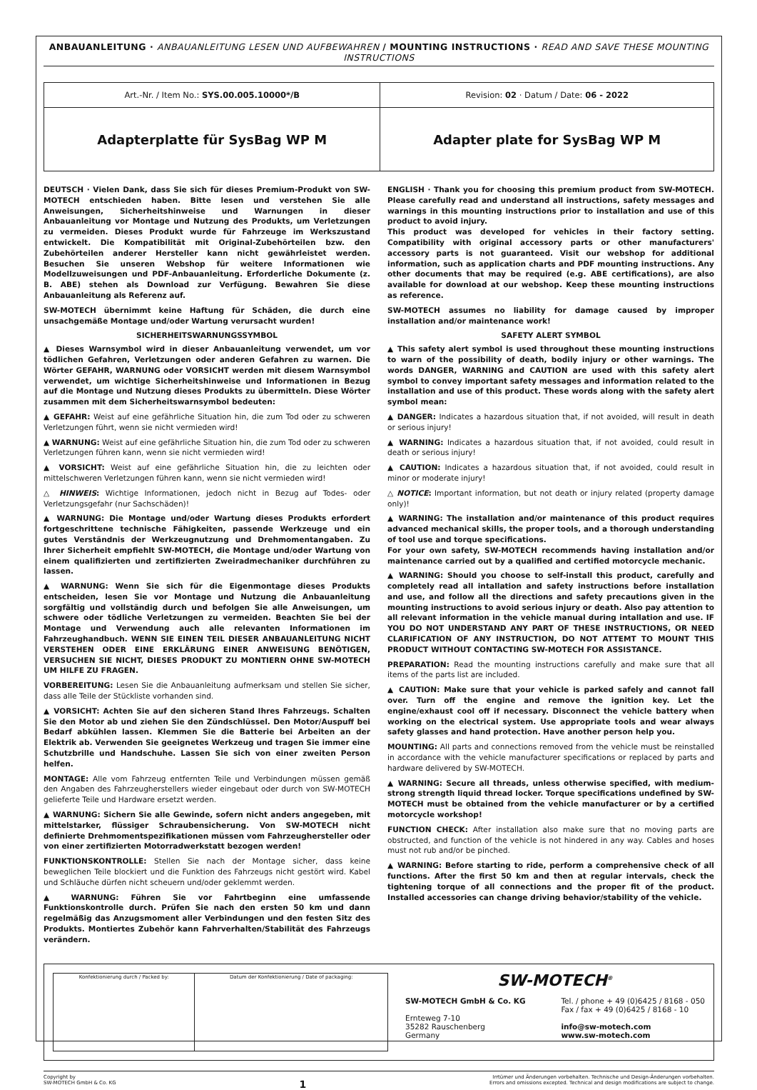ANBAUANLEITUNG · ANBAUANLEITUNG LESEN UND AUFBEWAHREN / MOUNTING INSTRUCTIONS · READ AND SAVE THESE MOUNTING INSTRUCTIONS
| Art.-Nr. / Item No.: SYS.00.005.10000*/B | Revision: 02 · Datum / Date: 06 - 2022 |
| Adapterplatte für SysBag WP M | Adapter plate for SysBag WP M |
DEUTSCH · Vielen Dank, dass Sie sich für dieses Premium-Produkt von SW-MOTECH entschieden haben. Bitte lesen und verstehen Sie alle Anweisungen, Sicherheitshinweise und Warnungen in dieser Anbauanleitung vor Montage und Nutzung des Produkts, um Verletzungen zu vermeiden. Dieses Produkt wurde für Fahrzeuge im Werkszustand entwickelt. Die Kompatibilität mit Original-Zubehörteilen bzw. den Zubehörteilen anderer Hersteller kann nicht gewährleistet werden. Besuchen Sie unseren Webshop für weitere Informationen wie Modellzuweisungen und PDF-Anbauanleitung. Erforderliche Dokumente (z. B. ABE) stehen als Download zur Verfügung. Bewahren Sie diese Anbauanleitung als Referenz auf.
SW-MOTECH übernimmt keine Haftung für Schäden, die durch eine unsachgemäße Montage und/oder Wartung verursacht wurden!
SICHERHEITSWARNUNGSSYMBOL
▲ Dieses Warnsymbol wird in dieser Anbauanleitung verwendet, um vor tödlichen Gefahren, Verletzungen oder anderen Gefahren zu warnen. Die Wörter GEFAHR, WARNUNG oder VORSICHT werden mit diesem Warnsymbol verwendet, um wichtige Sicherheitshinweise und Informationen in Bezug auf die Montage und Nutzung dieses Produkts zu übermitteln. Diese Wörter zusammen mit dem Sicherheitswarnsymbol bedeuten:
▲ GEFAHR: Weist auf eine gefährliche Situation hin, die zum Tod oder zu schweren Verletzungen führt, wenn sie nicht vermieden wird!
▲ WARNUNG: Weist auf eine gefährliche Situation hin, die zum Tod oder zu schweren Verletzungen führen kann, wenn sie nicht vermieden wird!
▲ VORSICHT: Weist auf eine gefährliche Situation hin, die zu leichten oder mittelschweren Verletzungen führen kann, wenn sie nicht vermieden wird!
△ HINWEIS: Wichtige Informationen, jedoch nicht in Bezug auf Todes- oder Verletzungsgefahr (nur Sachschäden)!
▲ WARNUNG: Die Montage und/oder Wartung dieses Produkts erfordert fortgeschrittene technische Fähigkeiten, passende Werkzeuge und ein gutes Verständnis der Werkzeugnutzung und Drehmomentangaben. Zu Ihrer Sicherheit empfiehlt SW-MOTECH, die Montage und/oder Wartung von einem qualifizierten und zertifizierten Zweiradmechaniker durchführen zu lassen.
▲ WARNUNG: Wenn Sie sich für die Eigenmontage dieses Produkts entscheiden, lesen Sie vor Montage und Nutzung die Anbauanleitung sorgfältig und vollständig durch und befolgen Sie alle Anweisungen, um schwere oder tödliche Verletzungen zu vermeiden. Beachten Sie bei der Montage und Verwendung auch alle relevanten Informationen im Fahrzeughandbuch. WENN SIE EINEN TEIL DIESER ANBAUANLEITUNG NICHT VERSTEHEN ODER EINE ERKLÄRUNG EINER ANWEISUNG BENÖTIGEN, VERSUCHEN SIE NICHT, DIESES PRODUKT ZU MONTIERN OHNE SW-MOTECH UM HILFE ZU FRAGEN.
VORBEREITUNG: Lesen Sie die Anbauanleitung aufmerksam und stellen Sie sicher, dass alle Teile der Stückliste vorhanden sind.
▲ VORSICHT: Achten Sie auf den sicheren Stand Ihres Fahrzeugs. Schalten Sie den Motor ab und ziehen Sie den Zündschlüssel. Den Motor/Auspuff bei Bedarf abkühlen lassen. Klemmen Sie die Batterie bei Arbeiten an der Elektrik ab. Verwenden Sie geeignetes Werkzeug und tragen Sie immer eine Schutzbrille und Handschuhe. Lassen Sie sich von einer zweiten Person helfen.
MONTAGE: Alle vom Fahrzeug entfernten Teile und Verbindungen müssen gemäß den Angaben des Fahrzeugherstellers wieder eingebaut oder durch von SW-MOTECH gelieferte Teile und Hardware ersetzt werden.
▲ WARNUNG: Sichern Sie alle Gewinde, sofern nicht anders angegeben, mit mittelstarker, flüssiger Schraubensicherung. Von SW-MOTECH nicht definierte Drehmomentspezifikationen müssen vom Fahrzeughersteller oder von einer zertifizierten Motorradwerkstatt bezogen werden!
FUNKTIONSKONTROLLE: Stellen Sie nach der Montage sicher, dass keine beweglichen Teile blockiert und die Funktion des Fahrzeugs nicht gestört wird. Kabel und Schläuche dürfen nicht scheuern und/oder geklemmt werden.
▲ WARNUNG: Führen Sie vor Fahrtbeginn eine umfassende Funktionskontrolle durch. Prüfen Sie nach den ersten 50 km und dann regelmäßig das Anzugsmoment aller Verbindungen und den festen Sitz des Produkts. Montiertes Zubehör kann Fahrverhalten/Stabilität des Fahrzeugs verändern.
ENGLISH · Thank you for choosing this premium product from SW-MOTECH. Please carefully read and understand all instructions, safety messages and warnings in this mounting instructions prior to installation and use of this product to avoid injury.
This product was developed for vehicles in their factory setting. Compatibility with original accessory parts or other manufacturers' accessory parts is not guaranteed. Visit our webshop for additional information, such as application charts and PDF mounting instructions. Any other documents that may be required (e.g. ABE certifications), are also available for download at our webshop. Keep these mounting instructions as reference.
SW-MOTECH assumes no liability for damage caused by improper installation and/or maintenance work!
SAFETY ALERT SYMBOL
▲ This safety alert symbol is used throughout these mounting instructions to warn of the possibility of death, bodily injury or other warnings. The words DANGER, WARNING and CAUTION are used with this safety alert symbol to convey important safety messages and information related to the installation and use of this product. These words along with the safety alert symbol mean:
▲ DANGER: Indicates a hazardous situation that, if not avoided, will result in death or serious injury!
▲ WARNING: Indicates a hazardous situation that, if not avoided, could result in death or serious injury!
▲ CAUTION: Indicates a hazardous situation that, if not avoided, could result in minor or moderate injury!
△ NOTICE: Important information, but not death or injury related (property damage only)!
▲ WARNING: The installation and/or maintenance of this product requires advanced mechanical skills, the proper tools, and a thorough understanding of tool use and torque specifications.
For your own safety, SW-MOTECH recommends having installation and/or maintenance carried out by a qualified and certified motorcycle mechanic.
▲ WARNING: Should you choose to self-install this product, carefully and completely read all intallation and safety instructions before installation and use, and follow all the directions and safety precautions given in the mounting instructions to avoid serious injury or death. Also pay attention to all relevant information in the vehicle manual during intallation and use. IF YOU DO NOT UNDERSTAND ANY PART OF THESE INSTRUCTIONS, OR NEED CLARIFICATION OF ANY INSTRUCTION, DO NOT ATTEMT TO MOUNT THIS PRODUCT WITHOUT CONTACTING SW-MOTECH FOR ASSISTANCE.
PREPARATION: Read the mounting instructions carefully and make sure that all items of the parts list are included.
▲ CAUTION: Make sure that your vehicle is parked safely and cannot fall over. Turn off the engine and remove the ignition key. Let the engine/exhaust cool off if necessary. Disconnect the vehicle battery when working on the electrical system. Use appropriate tools and wear always safety glasses and hand protection. Have another person help you.
MOUNTING: All parts and connections removed from the vehicle must be reinstalled in accordance with the vehicle manufacturer specifications or replaced by parts and hardware delivered by SW-MOTECH.
▲ WARNING: Secure all threads, unless otherwise specified, with medium-strong strength liquid thread locker. Torque specifications undefined by SW-MOTECH must be obtained from the vehicle manufacturer or by a certified motorcycle workshop!
FUNCTION CHECK: After installation also make sure that no moving parts are obstructed, and function of the vehicle is not hindered in any way. Cables and hoses must not rub and/or be pinched.
▲ WARNING: Before starting to ride, perform a comprehensive check of all functions. After the first 50 km and then at regular intervals, check the tightening torque of all connections and the proper fit of the product. Installed accessories can change driving behavior/stability of the vehicle.
| / Konfektionierung durch / Packed by: / Datum der Konfektionierung / Date of packaging: / | SW-MOTECH<sup>®</sup> SW-MOTECH GmbH & Co. KG Ernteweg 7-10 35282 Rauschenberg Germany Tel. / phone + 49 (0)6425 / 8168 - 050 Fax / fax + 49 (0)6425 / 8168 - 10 info@sw-motech.com www.sw-motech.com |
Copyright by
SW-MOTECH GmbH & Co. KG
1
Irrtümer und Änderungen vorbehalten. Technische und Design-Änderungen vorbehalten.
Errors and omissions excepted. Technical and design modifications are subject to change.